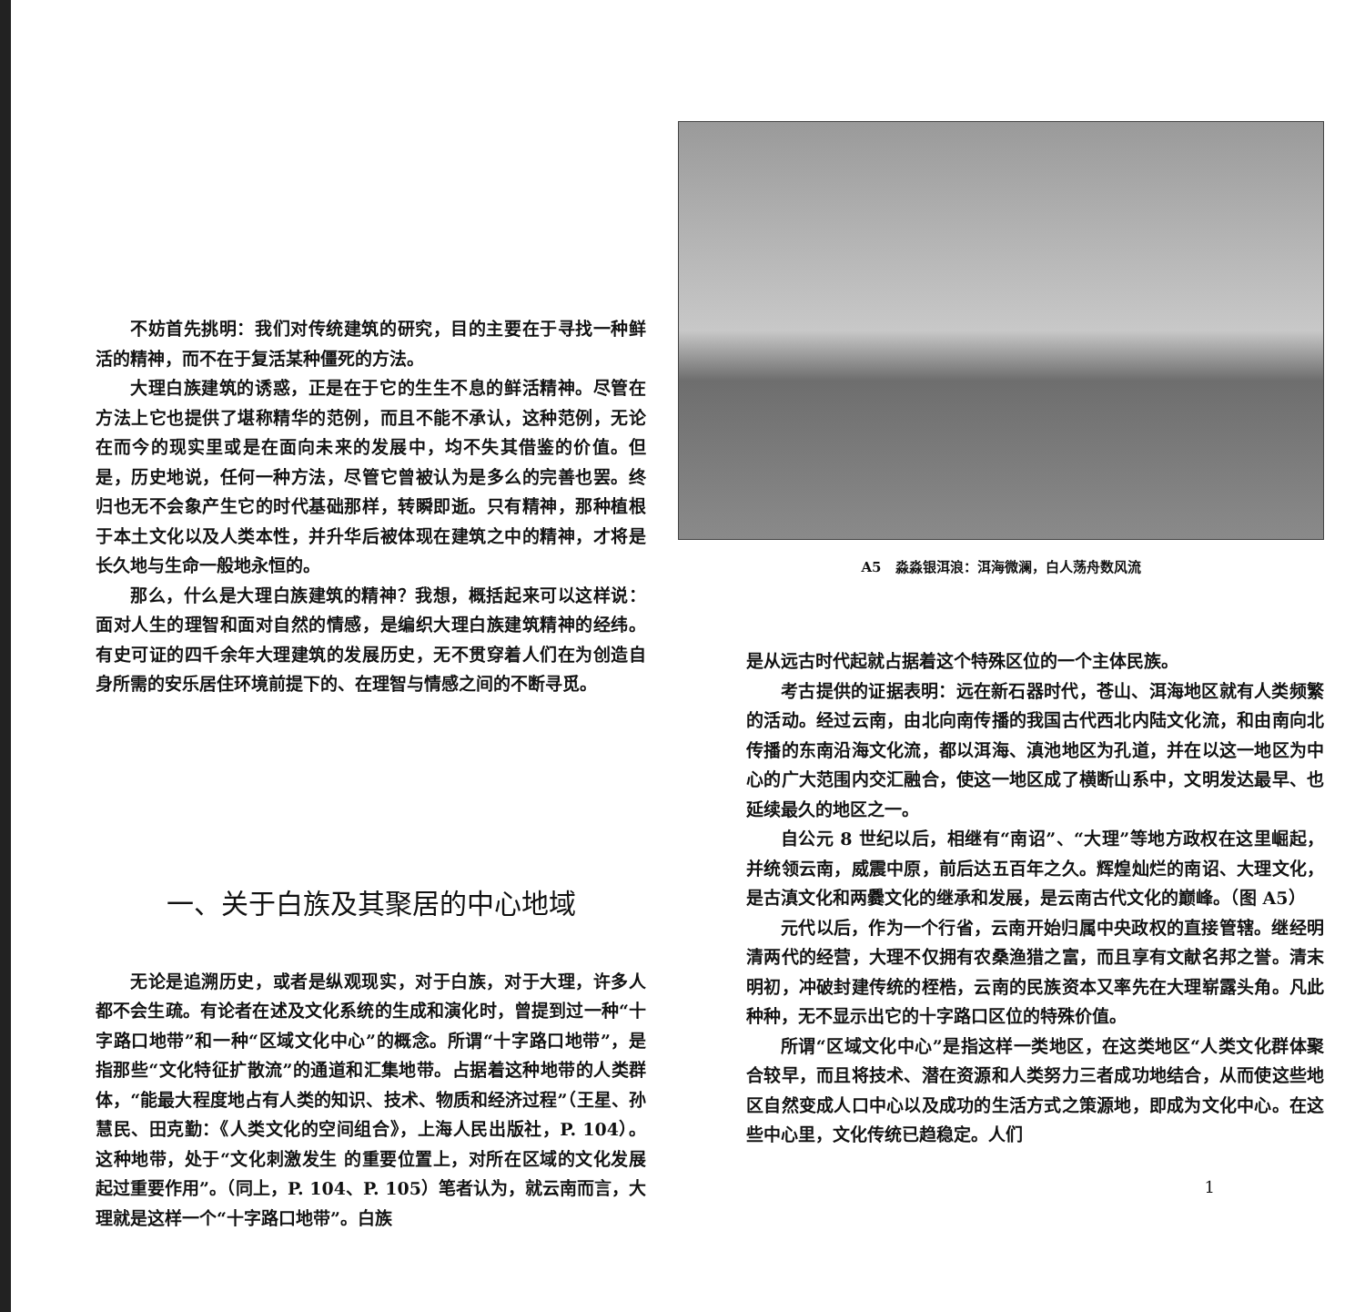不妨首先挑明：我们对传统建筑的研究，目的主要在于寻找一种鲜活的精神，而不在于复活某种僵死的方法。
大理白族建筑的诱惑，正是在于它的生生不息的鲜活精神。尽管在方法上它也提供了堪称精华的范例，而且不能不承认，这种范例，无论在而今的现实里或是在面向未来的发展中，均不失其借鉴的价值。但是，历史地说，任何一种方法，尽管它曾被认为是多么的完善也罢。终归也无不会象产生它的时代基础那样，转瞬即逝。只有精神，那种植根于本土文化以及人类本性，并升华后被体现在建筑之中的精神，才将是长久地与生命一般地永恒的。
那么，什么是大理白族建筑的精神？我想，概括起来可以这样说：面对人生的理智和面对自然的情感，是编织大理白族建筑精神的经纬。有史可证的四千余年大理建筑的发展历史，无不贯穿着人们在为创造自身所需的安乐居住环境前提下的、在理智与情感之间的不断寻觅。
一、关于白族及其聚居的中心地域
无论是追溯历史，或者是纵观现实，对于白族，对于大理，许多人都不会生疏。有论者在述及文化系统的生成和演化时，曾提到过一种“十字路口地带”和一种“区域文化中心”的概念。所谓“十字路口地带”，是指那些“文化特征扩散流”的通道和汇集地带。占据着这种地带的人类群体，“能最大程度地占有人类的知识、技术、物质和经济过程”（王星、孙慧民、田克勤：《人类文化的空间组合》，上海人民出版社，P. 104）。这种地带，处于“文化刺激发生 的重要位置上，对所在区域的文化发展起过重要作用”。（同上，P. 104、P. 105）笔者认为，就云南而言，大理就是这样一个“十字路口地带”。白族
A5　淼淼银洱浪：洱海微澜，白人荡舟数风流
是从远古时代起就占据着这个特殊区位的一个主体民族。
考古提供的证据表明：远在新石器时代，苍山、洱海地区就有人类频繁的活动。经过云南，由北向南传播的我国古代西北内陆文化流，和由南向北传播的东南沿海文化流，都以洱海、滇池地区为孔道，并在以这一地区为中心的广大范围内交汇融合，使这一地区成了横断山系中，文明发达最早、也延续最久的地区之一。
自公元 8 世纪以后，相继有“南诏”、“大理”等地方政权在这里崛起，并统领云南，威震中原，前后达五百年之久。辉煌灿烂的南诏、大理文化，是古滇文化和两爨文化的继承和发展，是云南古代文化的巅峰。（图 A5）
元代以后，作为一个行省，云南开始归属中央政权的直接管辖。继经明清两代的经营，大理不仅拥有农桑渔猎之富，而且享有文献名邦之誉。清末明初，冲破封建传统的桎梏，云南的民族资本又率先在大理崭露头角。凡此种种，无不显示出它的十字路口区位的特殊价值。
所谓“区域文化中心”是指这样一类地区，在这类地区“人类文化群体聚合较早，而且将技术、潜在资源和人类努力三者成功地结合，从而使这些地区自然变成人口中心以及成功的生活方式之策源地，即成为文化中心。在这些中心里，文化传统已趋稳定。人们
1